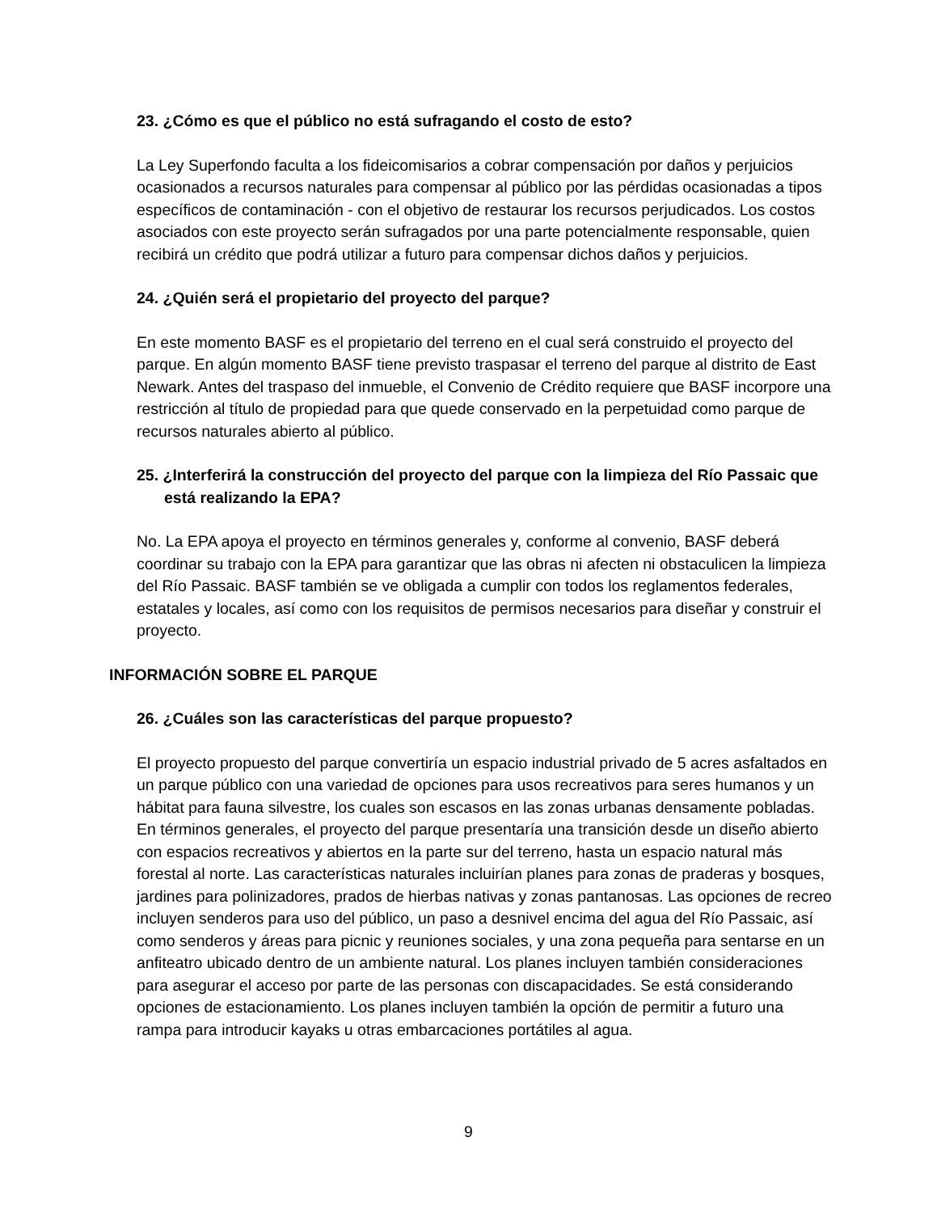23. ¿Cómo es que el público no está sufragando el costo de esto?
La Ley Superfondo faculta a los fideicomisarios a cobrar compensación por daños y perjuicios ocasionados a recursos naturales para compensar al público por las pérdidas ocasionadas a tipos específicos de contaminación - con el objetivo de restaurar los recursos perjudicados. Los costos asociados con este proyecto serán sufragados por una parte potencialmente responsable, quien recibirá un crédito que podrá utilizar a futuro para compensar dichos daños y perjuicios.
24. ¿Quién será el propietario del proyecto del parque?
En este momento BASF es el propietario del terreno en el cual será construido el proyecto del parque. En algún momento BASF tiene previsto traspasar el terreno del parque al distrito de East Newark. Antes del traspaso del inmueble, el Convenio de Crédito requiere que BASF incorpore una restricción al título de propiedad para que quede conservado en la perpetuidad como parque de recursos naturales abierto al público.
25. ¿Interferirá la construcción del proyecto del parque con la limpieza del Río Passaic que está realizando la EPA?
No. La EPA apoya el proyecto en términos generales y, conforme al convenio, BASF deberá coordinar su trabajo con la EPA para garantizar que las obras ni afecten ni obstaculicen la limpieza del Río Passaic. BASF también se ve obligada a cumplir con todos los reglamentos federales, estatales y locales, así como con los requisitos de permisos necesarios para diseñar y construir el proyecto.
INFORMACIÓN SOBRE EL PARQUE
26. ¿Cuáles son las características del parque propuesto?
El proyecto propuesto del parque convertiría un espacio industrial privado de 5 acres asfaltados en un parque público con una variedad de opciones para usos recreativos para seres humanos y un hábitat para fauna silvestre, los cuales son escasos en las zonas urbanas densamente pobladas. En términos generales, el proyecto del parque presentaría una transición desde un diseño abierto con espacios recreativos y abiertos en la parte sur del terreno, hasta un espacio natural más forestal al norte. Las características naturales incluirían planes para zonas de praderas y bosques, jardines para polinizadores, prados de hierbas nativas y zonas pantanosas. Las opciones de recreo incluyen senderos para uso del público, un paso a desnivel encima del agua del Río Passaic, así como senderos y áreas para picnic y reuniones sociales, y una zona pequeña para sentarse en un anfiteatro ubicado dentro de un ambiente natural. Los planes incluyen también consideraciones para asegurar el acceso por parte de las personas con discapacidades. Se está considerando opciones de estacionamiento. Los planes incluyen también la opción de permitir a futuro una rampa para introducir kayaks u otras embarcaciones portátiles al agua.
9